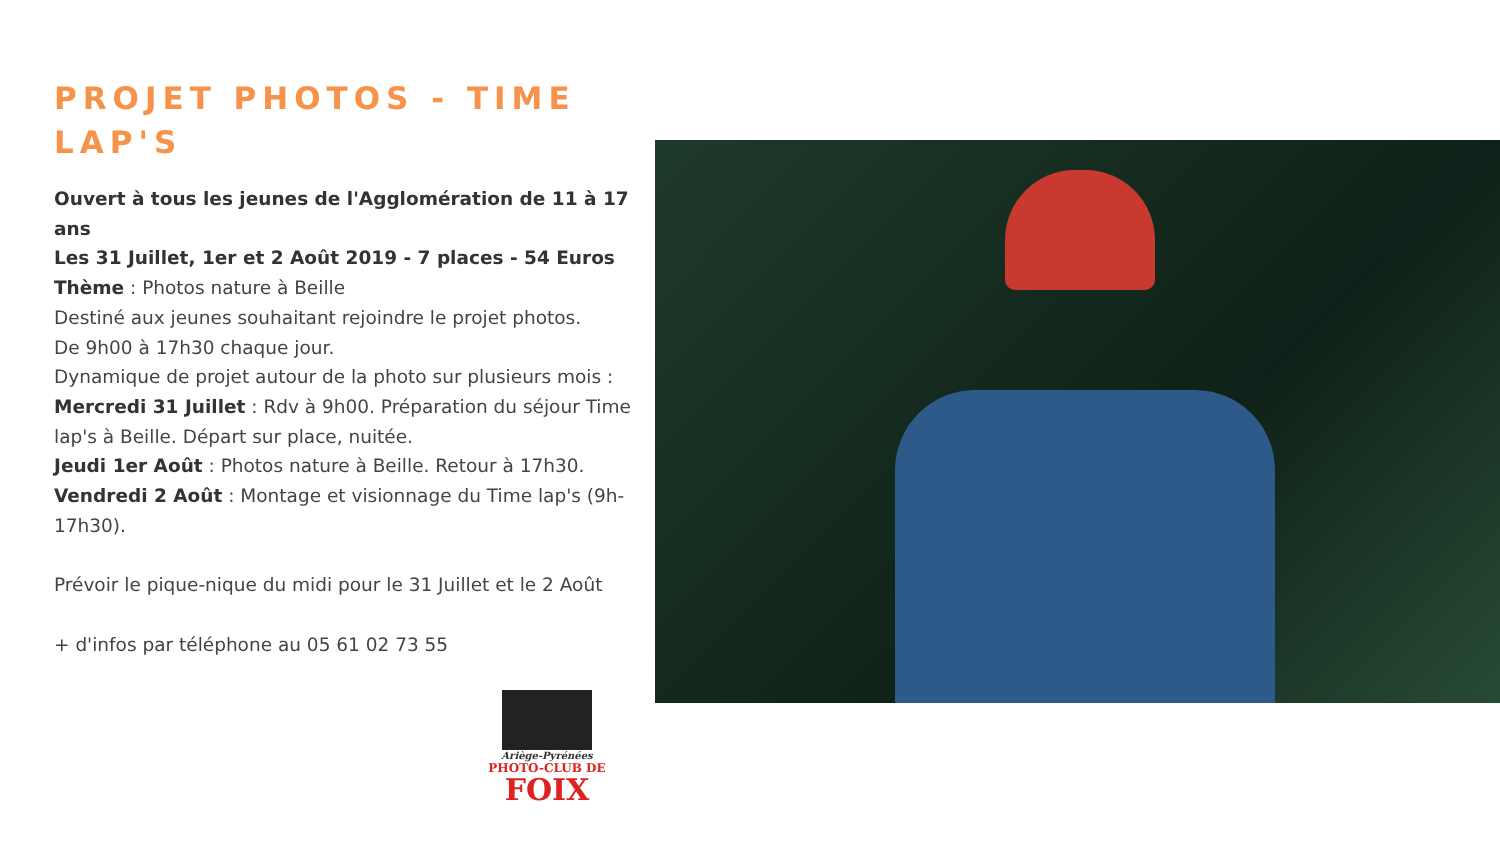PROJET PHOTOS - TIME LAP'S
Ouvert à tous les jeunes de l'Agglomération de 11 à 17 ans
Les 31 Juillet, 1er et 2 Août 2019 - 7 places - 54 Euros
Thème : Photos nature à Beille
Destiné aux jeunes souhaitant rejoindre le projet photos.
De 9h00 à 17h30 chaque jour.
Dynamique de projet autour de la photo sur plusieurs mois :
Mercredi 31 Juillet : Rdv à 9h00. Préparation du séjour Time lap's à Beille. Départ sur place, nuitée.
Jeudi 1er Août : Photos nature à Beille. Retour à 17h30.
Vendredi 2 Août : Montage et visionnage du Time lap's (9h-17h30).
Prévoir le pique-nique du midi pour le 31 Juillet et le 2 Août
+ d'infos par téléphone au 05 61 02 73 55
Ariège-Pyrénées
PHOTO-CLUB DE
FOIX